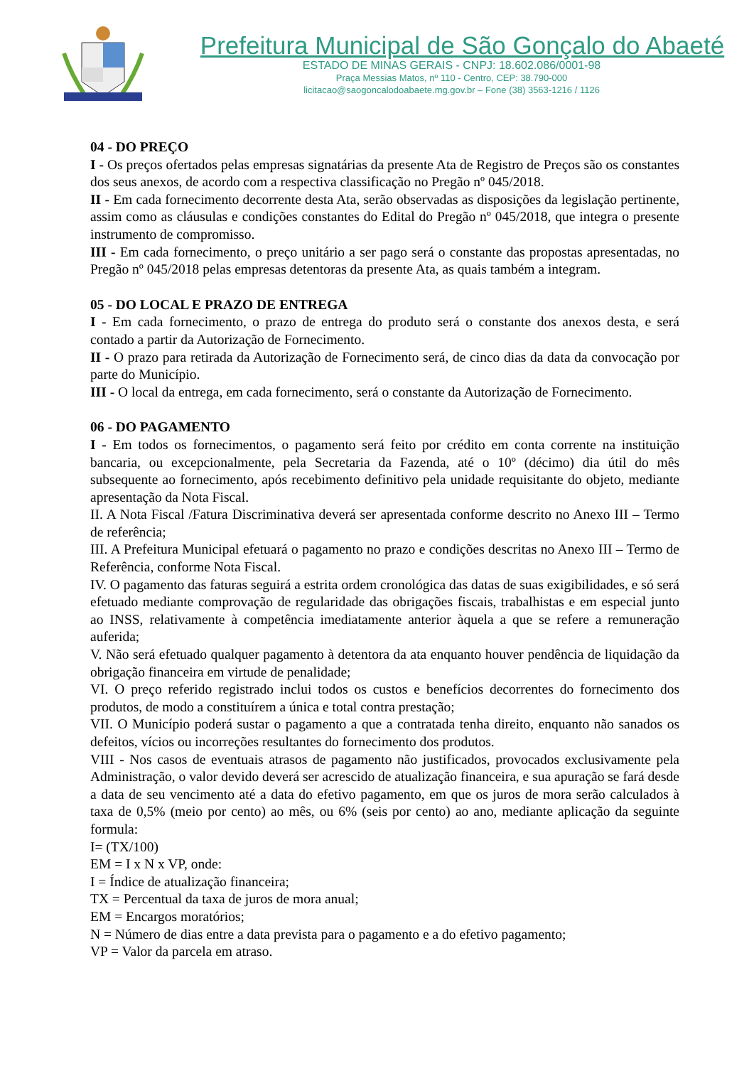Prefeitura Municipal de São Gonçalo do Abaeté
ESTADO DE MINAS GERAIS - CNPJ: 18.602.086/0001-98
Praça Messias Matos, nº 110 - Centro, CEP: 38.790-000
licitacao@saogoncalodoabaete.mg.gov.br – Fone (38) 3563-1216 / 1126
04 - DO PREÇO
I - Os preços ofertados pelas empresas signatárias da presente Ata de Registro de Preços são os constantes dos seus anexos, de acordo com a respectiva classificação no Pregão nº 045/2018.
II - Em cada fornecimento decorrente desta Ata, serão observadas as disposições da legislação pertinente, assim como as cláusulas e condições constantes do Edital do Pregão nº 045/2018, que integra o presente instrumento de compromisso.
III - Em cada fornecimento, o preço unitário a ser pago será o constante das propostas apresentadas, no Pregão nº 045/2018 pelas empresas detentoras da presente Ata, as quais também a integram.
05 - DO LOCAL E PRAZO DE ENTREGA
I - Em cada fornecimento, o prazo de entrega do produto será o constante dos anexos desta, e será contado a partir da Autorização de Fornecimento.
II - O prazo para retirada da Autorização de Fornecimento será, de cinco dias da data da convocação por parte do Município.
III - O local da entrega, em cada fornecimento, será o constante da Autorização de Fornecimento.
06 - DO PAGAMENTO
I - Em todos os fornecimentos, o pagamento será feito por crédito em conta corrente na instituição bancaria, ou excepcionalmente, pela Secretaria da Fazenda, até o 10º (décimo) dia útil do mês subsequente ao fornecimento, após recebimento definitivo pela unidade requisitante do objeto, mediante apresentação da Nota Fiscal.
II. A Nota Fiscal /Fatura Discriminativa deverá ser apresentada conforme descrito no Anexo III – Termo de referência;
III. A Prefeitura Municipal efetuará o pagamento no prazo e condições descritas no Anexo III – Termo de Referência, conforme Nota Fiscal.
IV. O pagamento das faturas seguirá a estrita ordem cronológica das datas de suas exigibilidades, e só será efetuado mediante comprovação de regularidade das obrigações fiscais, trabalhistas e em especial junto ao INSS, relativamente à competência imediatamente anterior àquela a que se refere a remuneração auferida;
V. Não será efetuado qualquer pagamento à detentora da ata enquanto houver pendência de liquidação da obrigação financeira em virtude de penalidade;
VI. O preço referido registrado inclui todos os custos e benefícios decorrentes do fornecimento dos produtos, de modo a constituírem a única e total contra prestação;
VII. O Município poderá sustar o pagamento a que a contratada tenha direito, enquanto não sanados os defeitos, vícios ou incorreções resultantes do fornecimento dos produtos.
VIII - Nos casos de eventuais atrasos de pagamento não justificados, provocados exclusivamente pela Administração, o valor devido deverá ser acrescido de atualização financeira, e sua apuração se fará desde a data de seu vencimento até a data do efetivo pagamento, em que os juros de mora serão calculados à taxa de 0,5% (meio por cento) ao mês, ou 6% (seis por cento) ao ano, mediante aplicação da seguinte formula:
I= (TX/100)
EM = I x N x VP, onde:
I = Índice de atualização financeira;
TX = Percentual da taxa de juros de mora anual;
EM = Encargos moratórios;
N = Número de dias entre a data prevista para o pagamento e a do efetivo pagamento;
VP = Valor da parcela em atraso.